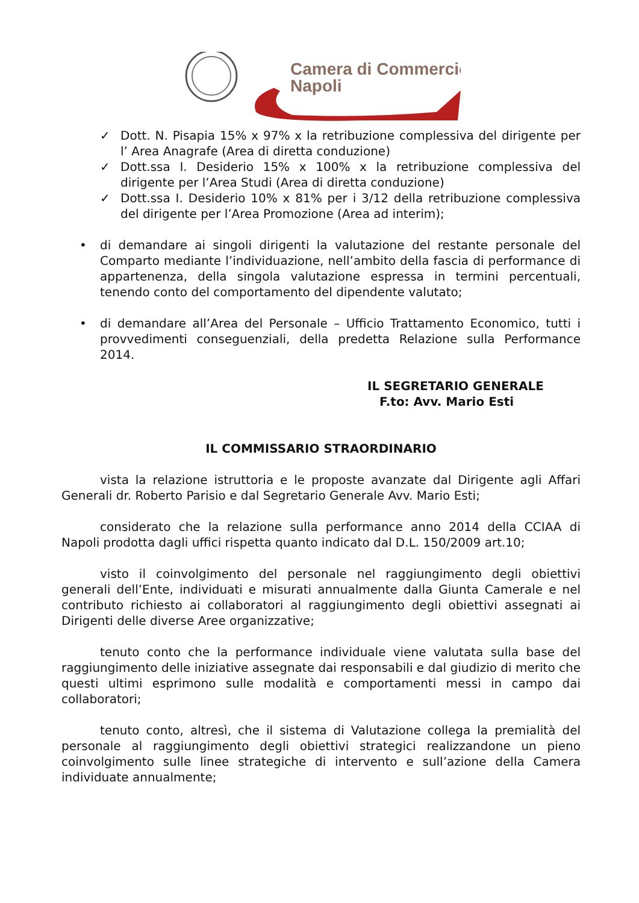Camera di Commercio
Napoli
✓ Dott. N. Pisapia 15% x 97% x la retribuzione complessiva del dirigente per l’ Area Anagrafe (Area di diretta conduzione)
✓ Dott.ssa I. Desiderio 15% x 100% x la retribuzione complessiva del dirigente per l’Area Studi (Area di diretta conduzione)
✓ Dott.ssa I. Desiderio 10% x 81% per i 3/12 della retribuzione complessiva del dirigente per l’Area Promozione (Area ad interim);
• di demandare ai singoli dirigenti la valutazione del restante personale del Comparto mediante l’individuazione, nell’ambito della fascia di performance di appartenenza, della singola valutazione espressa in termini percentuali, tenendo conto del comportamento del dipendente valutato;
• di demandare all’Area del Personale – Ufficio Trattamento Economico, tutti i provvedimenti conseguenziali, della predetta Relazione sulla Performance 2014.
IL SEGRETARIO GENERALE
F.to: Avv. Mario Esti
IL COMMISSARIO STRAORDINARIO
vista la relazione istruttoria e le proposte avanzate dal Dirigente agli Affari Generali dr. Roberto Parisio e dal Segretario Generale Avv. Mario Esti;
considerato che la relazione sulla performance anno 2014 della CCIAA di Napoli prodotta dagli uffici rispetta quanto indicato dal D.L. 150/2009 art.10;
visto il coinvolgimento del personale nel raggiungimento degli obiettivi generali dell’Ente, individuati e misurati annualmente dalla Giunta Camerale e nel contributo richiesto ai collaboratori al raggiungimento degli obiettivi assegnati ai Dirigenti delle diverse Aree organizzative;
tenuto conto che la performance individuale viene valutata sulla base del raggiungimento delle iniziative assegnate dai responsabili e dal giudizio di merito che questi ultimi esprimono sulle modalità e comportamenti messi in campo dai collaboratori;
tenuto conto, altresì, che il sistema di Valutazione collega la premialità del personale al raggiungimento degli obiettivi strategici realizzandone un pieno coinvolgimento sulle linee strategiche di intervento e sull’azione della Camera individuate annualmente;